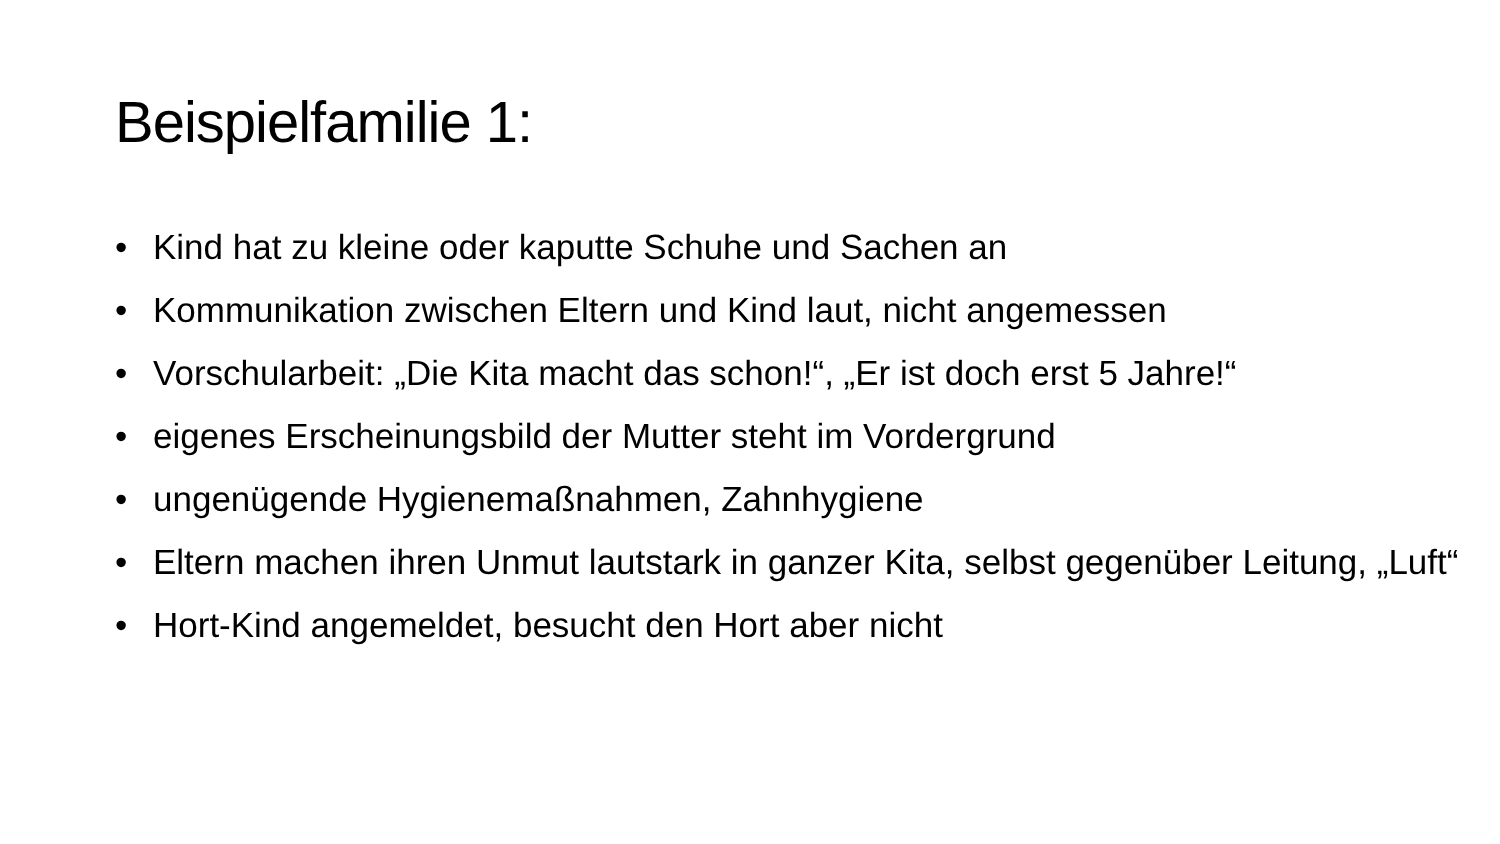Beispielfamilie 1:
• Kind hat zu kleine oder kaputte Schuhe und Sachen an
• Kommunikation zwischen Eltern und Kind laut, nicht angemessen
• Vorschularbeit: „Die Kita macht das schon!“, „Er ist doch erst 5 Jahre!“
• eigenes Erscheinungsbild der Mutter steht im Vordergrund
• ungenügende Hygienemaßnahmen, Zahnhygiene
• Eltern machen ihren Unmut lautstark in ganzer Kita, selbst gegenüber Leitung, „Luft“
• Hort-Kind angemeldet, besucht den Hort aber nicht